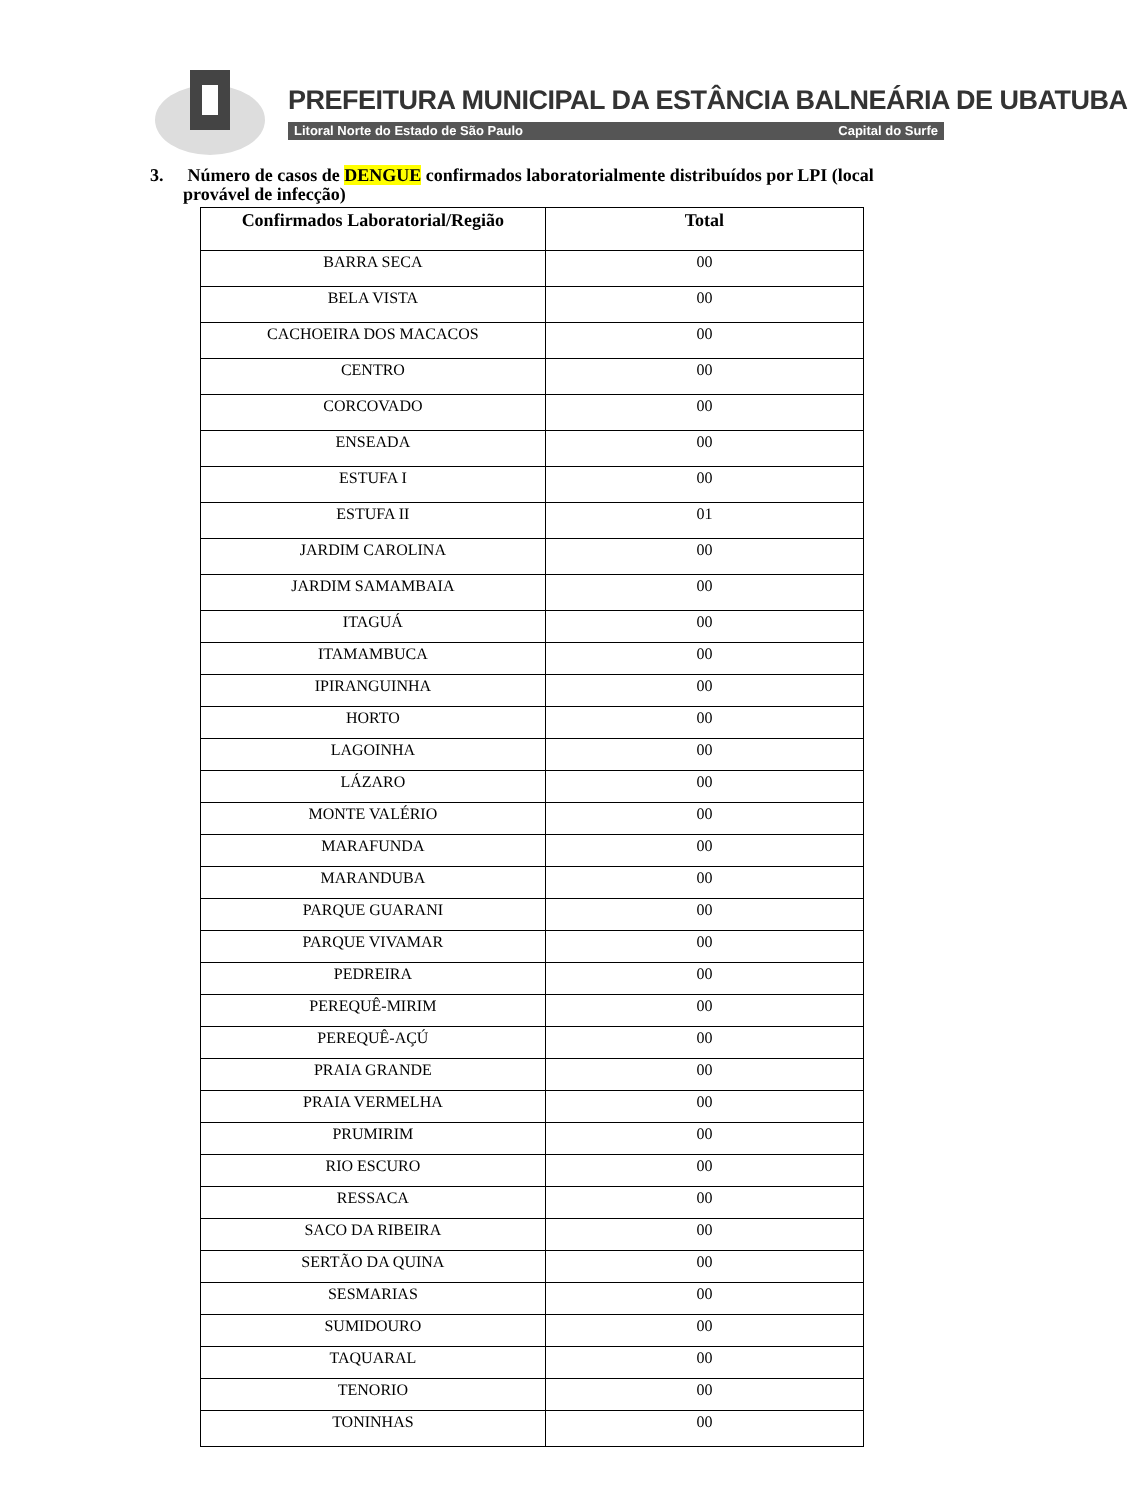PREFEITURA MUNICIPAL DA ESTÂNCIA BALNEÁRIA DE UBATUBA
Litoral Norte do Estado de São Paulo Capital do Surfe
3. Número de casos de DENGUE confirmados laboratorialmente distribuídos por LPI (local provável de infecção)
| Confirmados Laboratorial/Região | Total |
| --- | --- |
| BARRA SECA | 00 |
| BELA VISTA | 00 |
| CACHOEIRA DOS MACACOS | 00 |
| CENTRO | 00 |
| CORCOVADO | 00 |
| ENSEADA | 00 |
| ESTUFA I | 00 |
| ESTUFA II | 01 |
| JARDIM CAROLINA | 00 |
| JARDIM SAMAMBAIA | 00 |
| ITAGUÁ | 00 |
| ITAMAMBUCA | 00 |
| IPIRANGUINHA | 00 |
| HORTO | 00 |
| LAGOINHA | 00 |
| LÁZARO | 00 |
| MONTE VALÉRIO | 00 |
| MARAFUNDA | 00 |
| MARANDUBA | 00 |
| PARQUE GUARANI | 00 |
| PARQUE VIVAMAR | 00 |
| PEDREIRA | 00 |
| PEREQUÊ-MIRIM | 00 |
| PEREQUÊ-AÇÚ | 00 |
| PRAIA GRANDE | 00 |
| PRAIA VERMELHA | 00 |
| PRUMIRIM | 00 |
| RIO ESCURO | 00 |
| RESSACA | 00 |
| SACO DA RIBEIRA | 00 |
| SERTÃO DA QUINA | 00 |
| SESMARIAS | 00 |
| SUMIDOURO | 00 |
| TAQUARAL | 00 |
| TENORIO | 00 |
| TONINHAS | 00 |